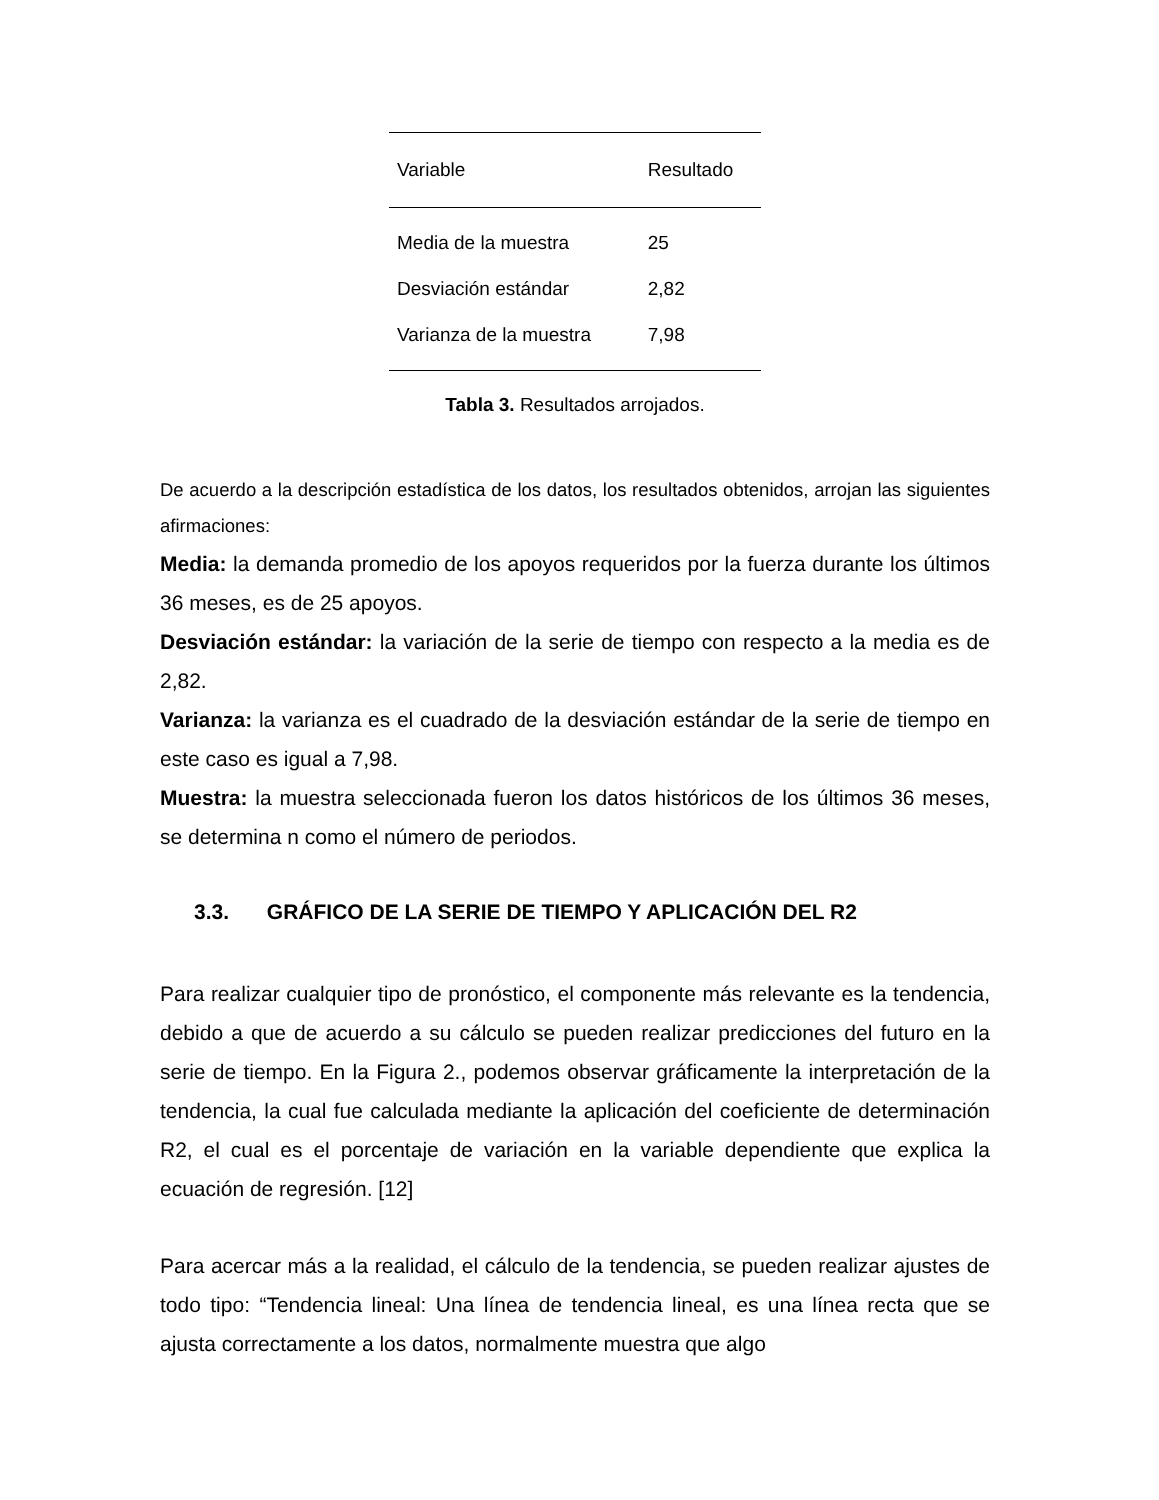| Variable | Resultado |
| --- | --- |
| Media de la muestra | 25 |
| Desviación estándar | 2,82 |
| Varianza de la muestra | 7,98 |
Tabla 3. Resultados arrojados.
De acuerdo a la descripción estadística de los datos, los resultados obtenidos, arrojan las siguientes afirmaciones:
Media: la demanda promedio de los apoyos requeridos por la fuerza durante los últimos 36 meses, es de 25 apoyos.
Desviación estándar: la variación de la serie de tiempo con respecto a la media es de 2,82.
Varianza: la varianza es el cuadrado de la desviación estándar de la serie de tiempo en este caso es igual a 7,98.
Muestra: la muestra seleccionada fueron los datos históricos de los últimos 36 meses, se determina n como el número de periodos.
3.3. GRÁFICO DE LA SERIE DE TIEMPO Y APLICACIÓN DEL R2
Para realizar cualquier tipo de pronóstico, el componente más relevante es la tendencia, debido a que de acuerdo a su cálculo se pueden realizar predicciones del futuro en la serie de tiempo. En la Figura 2., podemos observar gráficamente la interpretación de la tendencia, la cual fue calculada mediante la aplicación del coeficiente de determinación R2, el cual es el porcentaje de variación en la variable dependiente que explica la ecuación de regresión. [12]
Para acercar más a la realidad, el cálculo de la tendencia, se pueden realizar ajustes de todo tipo: “Tendencia lineal: Una línea de tendencia lineal, es una línea recta que se ajusta correctamente a los datos, normalmente muestra que algo